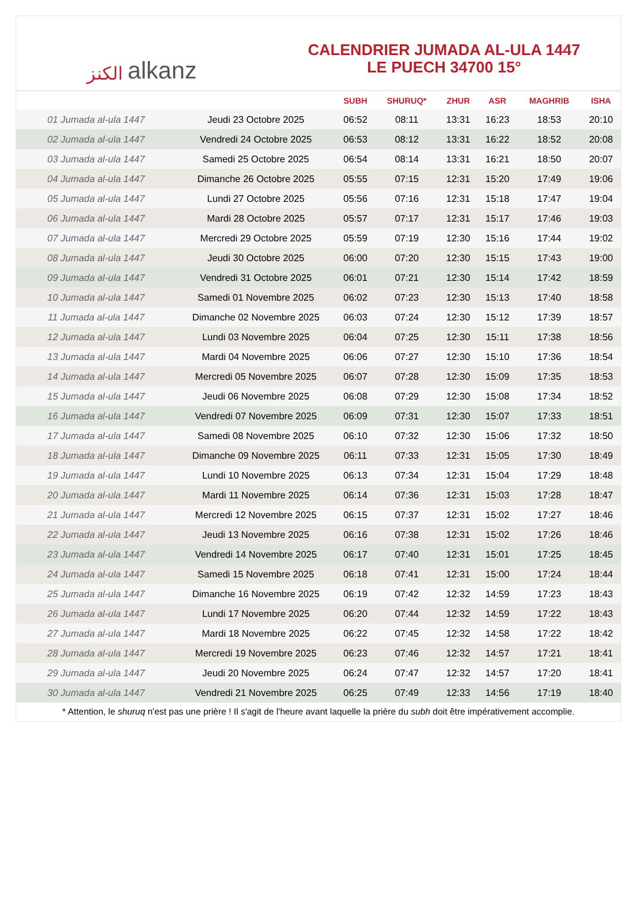الكنز alkanz
CALENDRIER JUMADA AL-ULA 1447
LE PUECH 34700 15°
| | | SUBH | SHURUQ* | ZHUR | ASR | MAGHRIB | ISHA |
| --- | --- | --- | --- | --- | --- | --- | --- |
| 01 Jumada al-ula 1447 | Jeudi 23 Octobre 2025 | 06:52 | 08:11 | 13:31 | 16:23 | 18:53 | 20:10 |
| 02 Jumada al-ula 1447 | Vendredi 24 Octobre 2025 | 06:53 | 08:12 | 13:31 | 16:22 | 18:52 | 20:08 |
| 03 Jumada al-ula 1447 | Samedi 25 Octobre 2025 | 06:54 | 08:14 | 13:31 | 16:21 | 18:50 | 20:07 |
| 04 Jumada al-ula 1447 | Dimanche 26 Octobre 2025 | 05:55 | 07:15 | 12:31 | 15:20 | 17:49 | 19:06 |
| 05 Jumada al-ula 1447 | Lundi 27 Octobre 2025 | 05:56 | 07:16 | 12:31 | 15:18 | 17:47 | 19:04 |
| 06 Jumada al-ula 1447 | Mardi 28 Octobre 2025 | 05:57 | 07:17 | 12:31 | 15:17 | 17:46 | 19:03 |
| 07 Jumada al-ula 1447 | Mercredi 29 Octobre 2025 | 05:59 | 07:19 | 12:30 | 15:16 | 17:44 | 19:02 |
| 08 Jumada al-ula 1447 | Jeudi 30 Octobre 2025 | 06:00 | 07:20 | 12:30 | 15:15 | 17:43 | 19:00 |
| 09 Jumada al-ula 1447 | Vendredi 31 Octobre 2025 | 06:01 | 07:21 | 12:30 | 15:14 | 17:42 | 18:59 |
| 10 Jumada al-ula 1447 | Samedi 01 Novembre 2025 | 06:02 | 07:23 | 12:30 | 15:13 | 17:40 | 18:58 |
| 11 Jumada al-ula 1447 | Dimanche 02 Novembre 2025 | 06:03 | 07:24 | 12:30 | 15:12 | 17:39 | 18:57 |
| 12 Jumada al-ula 1447 | Lundi 03 Novembre 2025 | 06:04 | 07:25 | 12:30 | 15:11 | 17:38 | 18:56 |
| 13 Jumada al-ula 1447 | Mardi 04 Novembre 2025 | 06:06 | 07:27 | 12:30 | 15:10 | 17:36 | 18:54 |
| 14 Jumada al-ula 1447 | Mercredi 05 Novembre 2025 | 06:07 | 07:28 | 12:30 | 15:09 | 17:35 | 18:53 |
| 15 Jumada al-ula 1447 | Jeudi 06 Novembre 2025 | 06:08 | 07:29 | 12:30 | 15:08 | 17:34 | 18:52 |
| 16 Jumada al-ula 1447 | Vendredi 07 Novembre 2025 | 06:09 | 07:31 | 12:30 | 15:07 | 17:33 | 18:51 |
| 17 Jumada al-ula 1447 | Samedi 08 Novembre 2025 | 06:10 | 07:32 | 12:30 | 15:06 | 17:32 | 18:50 |
| 18 Jumada al-ula 1447 | Dimanche 09 Novembre 2025 | 06:11 | 07:33 | 12:31 | 15:05 | 17:30 | 18:49 |
| 19 Jumada al-ula 1447 | Lundi 10 Novembre 2025 | 06:13 | 07:34 | 12:31 | 15:04 | 17:29 | 18:48 |
| 20 Jumada al-ula 1447 | Mardi 11 Novembre 2025 | 06:14 | 07:36 | 12:31 | 15:03 | 17:28 | 18:47 |
| 21 Jumada al-ula 1447 | Mercredi 12 Novembre 2025 | 06:15 | 07:37 | 12:31 | 15:02 | 17:27 | 18:46 |
| 22 Jumada al-ula 1447 | Jeudi 13 Novembre 2025 | 06:16 | 07:38 | 12:31 | 15:02 | 17:26 | 18:46 |
| 23 Jumada al-ula 1447 | Vendredi 14 Novembre 2025 | 06:17 | 07:40 | 12:31 | 15:01 | 17:25 | 18:45 |
| 24 Jumada al-ula 1447 | Samedi 15 Novembre 2025 | 06:18 | 07:41 | 12:31 | 15:00 | 17:24 | 18:44 |
| 25 Jumada al-ula 1447 | Dimanche 16 Novembre 2025 | 06:19 | 07:42 | 12:32 | 14:59 | 17:23 | 18:43 |
| 26 Jumada al-ula 1447 | Lundi 17 Novembre 2025 | 06:20 | 07:44 | 12:32 | 14:59 | 17:22 | 18:43 |
| 27 Jumada al-ula 1447 | Mardi 18 Novembre 2025 | 06:22 | 07:45 | 12:32 | 14:58 | 17:22 | 18:42 |
| 28 Jumada al-ula 1447 | Mercredi 19 Novembre 2025 | 06:23 | 07:46 | 12:32 | 14:57 | 17:21 | 18:41 |
| 29 Jumada al-ula 1447 | Jeudi 20 Novembre 2025 | 06:24 | 07:47 | 12:32 | 14:57 | 17:20 | 18:41 |
| 30 Jumada al-ula 1447 | Vendredi 21 Novembre 2025 | 06:25 | 07:49 | 12:33 | 14:56 | 17:19 | 18:40 |
* Attention, le shuruq n'est pas une prière ! Il s'agit de l'heure avant laquelle la prière du subh doit être impérativement accomplie.